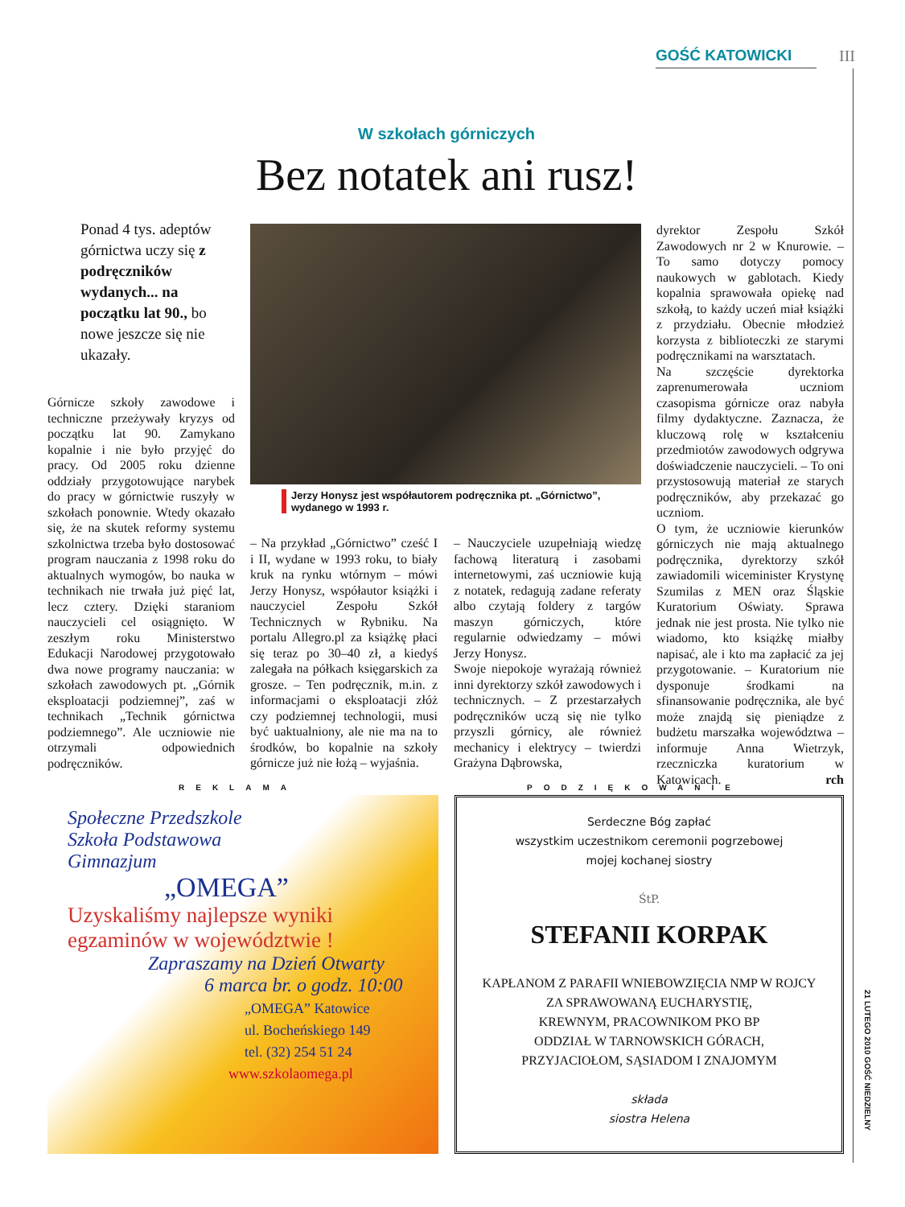GOŚĆ KATOWICKI III
W szkołach górniczych
Bez notatek ani rusz!
Ponad 4 tys. adeptów górnictwa uczy się z podręczników wydanych... na początku lat 90., bo nowe jeszcze się nie ukazały.
Górnicze szkoły zawodowe i techniczne przeżywały kryzys od początku lat 90. Zamykano kopalnie i nie było przyjęć do pracy. Od 2005 roku dzienne oddziały przygotowujące narybek do pracy w górnictwie ruszyły w szkołach ponownie. Wtedy okazało się, że na skutek reformy systemu szkolnictwa trzeba było dostosować program nauczania z 1998 roku do aktualnych wymogów, bo nauka w technikach nie trwała już pięć lat, lecz cztery. Dzięki staraniom nauczycieli cel osiągnięto. W zeszłym roku Ministerstwo Edukacji Narodowej przygotowało dwa nowe programy nauczania: w szkołach zawodowych pt. „Górnik eksploatacji podziemnej”, zaś w technikach „Technik górnictwa podziemnego”. Ale uczniowie nie otrzymali odpowiednich podręczników.
Jerzy Honysz jest współautorem podręcznika pt. „Górnictwo”, wydanego w 1993 r.
– Na przykład „Górnictwo” cześć I i II, wydane w 1993 roku, to biały kruk na rynku wtórnym – mówi Jerzy Honysz, współautor książki i nauczyciel Zespołu Szkół Technicznych w Rybniku. Na portalu Allegro.pl za książkę płaci się teraz po 30–40 zł, a kiedyś zalegała na półkach księgarskich za grosze. – Ten podręcznik, m.in. z informacjami o eksploatacji złóż czy podziemnej technologii, musi być uaktualniony, ale nie ma na to środków, bo kopalnie na szkoły górnicze już nie łożą – wyjaśnia.
– Nauczyciele uzupełniają wiedzę fachową literaturą i zasobami internetowymi, zaś uczniowie kują z notatek, redagują zadane referaty albo czytają foldery z targów maszyn górniczych, które regularnie odwiedzamy – mówi Jerzy Honysz.
Swoje niepokoje wyrażają również inni dyrektorzy szkół zawodowych i technicznych. – Z przestarzałych podręczników uczą się nie tylko przyszli górnicy, ale również mechanicy i elektrycy – twierdzi Grażyna Dąbrowska,
dyrektor Zespołu Szkół Zawodowych nr 2 w Knurowie. – To samo dotyczy pomocy naukowych w gablotach. Kiedy kopalnia sprawowała opiekę nad szkołą, to każdy uczeń miał książki z przydziału. Obecnie młodzież korzysta z biblioteczki ze starymi podręcznikami na warsztatach.
Na szczęście dyrektorka zaprenumerowała uczniom czasopisma górnicze oraz nabyła filmy dydaktyczne. Zaznacza, że kluczową rolę w kształceniu przedmiotów zawodowych odgrywa doświadczenie nauczycieli. – To oni przystosowują materiał ze starych podręczników, aby przekazać go uczniom.
O tym, że uczniowie kierunków górniczych nie mają aktualnego podręcznika, dyrektorzy szkół zawiadomili wiceminister Krystynę Szumilas z MEN oraz Śląskie Kuratorium Oświaty. Sprawa jednak nie jest prosta. Nie tylko nie wiadomo, kto książkę miałby napisać, ale i kto ma zapłacić za jej przygotowanie. – Kuratorium nie dysponuje środkami na sfinansowanie podręcznika, ale być może znajdą się pieniądze z budżetu marszałka województwa – informuje Anna Wietrzyk, rzeczniczka kuratorium w Katowicach. rch
REKLAMA PODZIĘKOWANIE
Społeczne Przedszkole
Szkoła Podstawowa
Gimnazjum
„OMEGA”
Uzyskaliśmy najlepsze wyniki egzaminów w województwie !
Zapraszamy na Dzień Otwarty
6 marca br. o godz. 10:00
„OMEGA” Katowice
ul. Bocheńskiego 149
tel. (32) 254 51 24
www.szkolaomega.pl
Serdeczne Bóg zapłać
wszystkim uczestnikom ceremonii pogrzebowej
mojej kochanej siostry
ŚtP.
STEFANII KORPAK
KAPŁANOM Z PARAFII WNIEBOWZIĘCIA NMP W ROJCY
ZA SPRAWOWANĄ EUCHARYSTIĘ,
KREWNYM, PRACOWNIKOM PKO BP
ODDZIAŁ W TARNOWSKICH GÓRACH,
PRZYJACIOŁOM, SĄSIADOM I ZNAJOMYM
składa
siostra Helena
21 LUTEGO 2010 GOŚĆ NIEDZIELNY